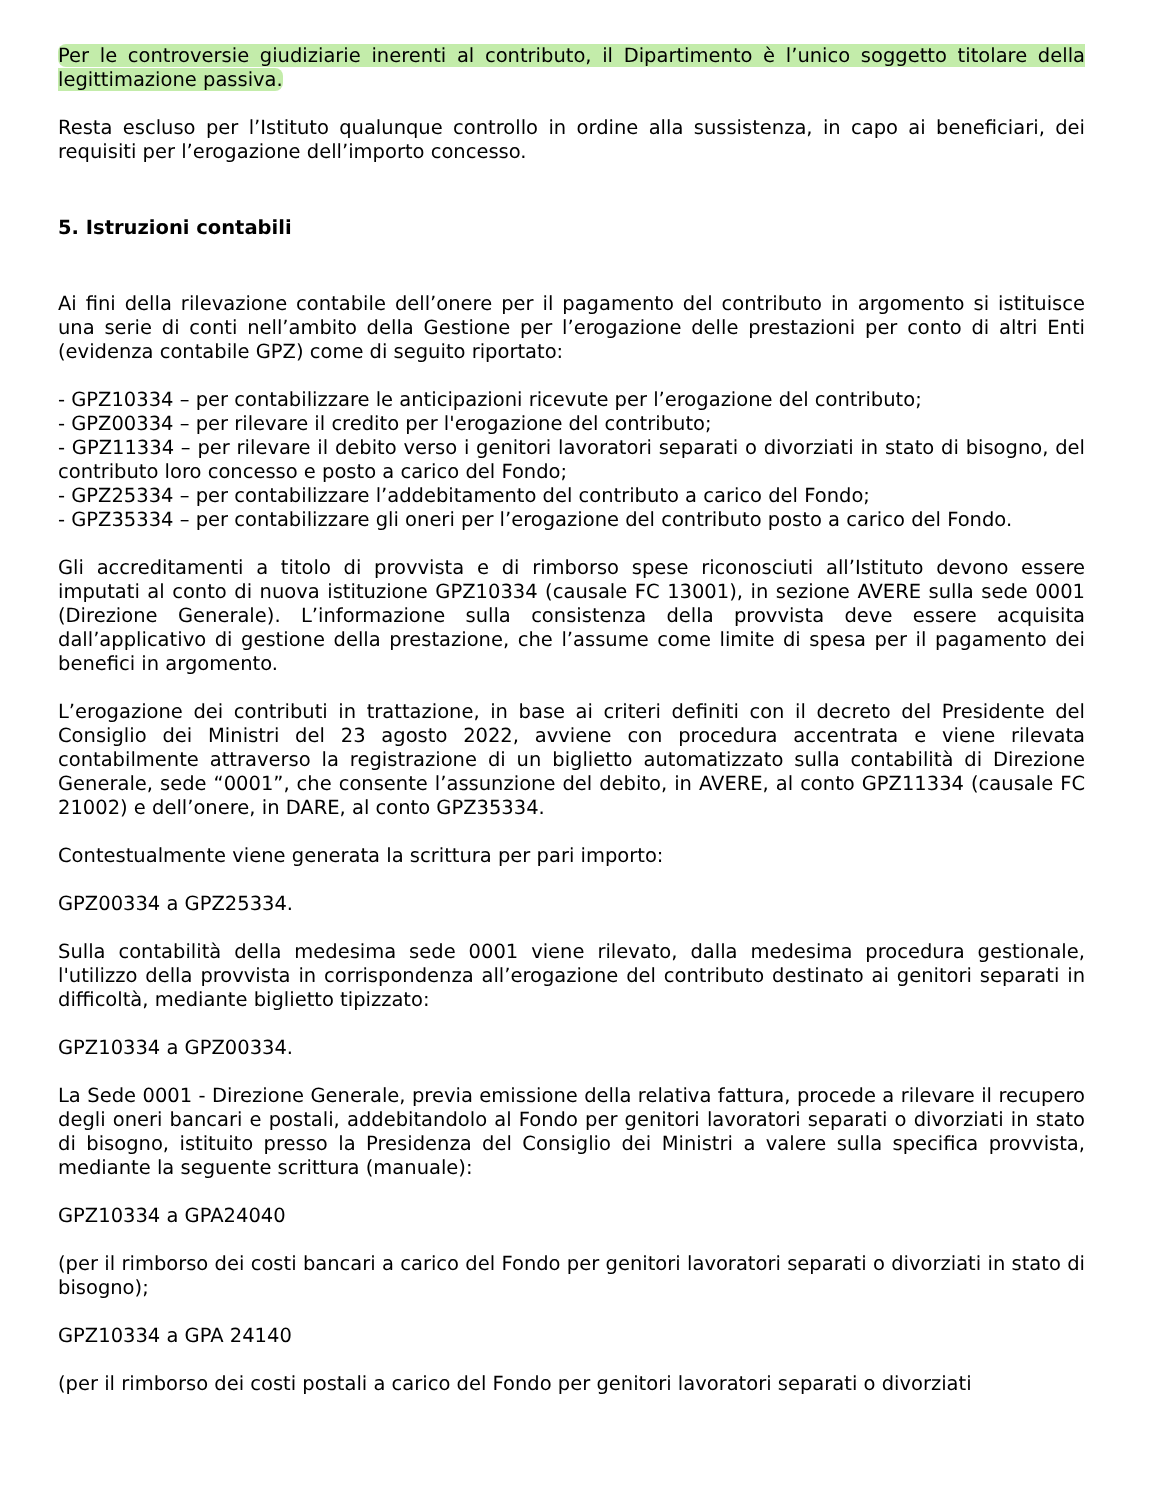Per le controversie giudiziarie inerenti al contributo, il Dipartimento è l’unico soggetto titolare della legittimazione passiva.
Resta escluso per l’Istituto qualunque controllo in ordine alla sussistenza, in capo ai beneficiari, dei requisiti per l’erogazione dell’importo concesso.
5. Istruzioni contabili
Ai fini della rilevazione contabile dell’onere per il pagamento del contributo in argomento si istituisce una serie di conti nell’ambito della Gestione per l’erogazione delle prestazioni per conto di altri Enti (evidenza contabile GPZ) come di seguito riportato:
- GPZ10334 – per contabilizzare le anticipazioni ricevute per l’erogazione del contributo;
- GPZ00334 – per rilevare il credito per l'erogazione del contributo;
- GPZ11334 – per rilevare il debito verso i genitori lavoratori separati o divorziati in stato di bisogno, del contributo loro concesso e posto a carico del Fondo;
- GPZ25334 – per contabilizzare l’addebitamento del contributo a carico del Fondo;
- GPZ35334 – per contabilizzare gli oneri per l’erogazione del contributo posto a carico del Fondo.
Gli accreditamenti a titolo di provvista e di rimborso spese riconosciuti all’Istituto devono essere imputati al conto di nuova istituzione GPZ10334 (causale FC 13001), in sezione AVERE sulla sede 0001 (Direzione Generale). L’informazione sulla consistenza della provvista deve essere acquisita dall’applicativo di gestione della prestazione, che l’assume come limite di spesa per il pagamento dei benefici in argomento.
L’erogazione dei contributi in trattazione, in base ai criteri definiti con il decreto del Presidente del Consiglio dei Ministri del 23 agosto 2022, avviene con procedura accentrata e viene rilevata contabilmente attraverso la registrazione di un biglietto automatizzato sulla contabilità di Direzione Generale, sede “0001”, che consente l’assunzione del debito, in AVERE, al conto GPZ11334 (causale FC 21002) e dell’onere, in DARE, al conto GPZ35334.
Contestualmente viene generata la scrittura per pari importo:
GPZ00334 a GPZ25334.
Sulla contabilità della medesima sede 0001 viene rilevato, dalla medesima procedura gestionale, l'utilizzo della provvista in corrispondenza all’erogazione del contributo destinato ai genitori separati in difficoltà, mediante biglietto tipizzato:
GPZ10334 a GPZ00334.
La Sede 0001 - Direzione Generale, previa emissione della relativa fattura, procede a rilevare il recupero degli oneri bancari e postali, addebitandolo al Fondo per genitori lavoratori separati o divorziati in stato di bisogno, istituito presso la Presidenza del Consiglio dei Ministri a valere sulla specifica provvista, mediante la seguente scrittura (manuale):
GPZ10334 a GPA24040
(per il rimborso dei costi bancari a carico del Fondo per genitori lavoratori separati o divorziati in stato di bisogno);
GPZ10334 a GPA 24140
(per il rimborso dei costi postali a carico del Fondo per genitori lavoratori separati o divorziati